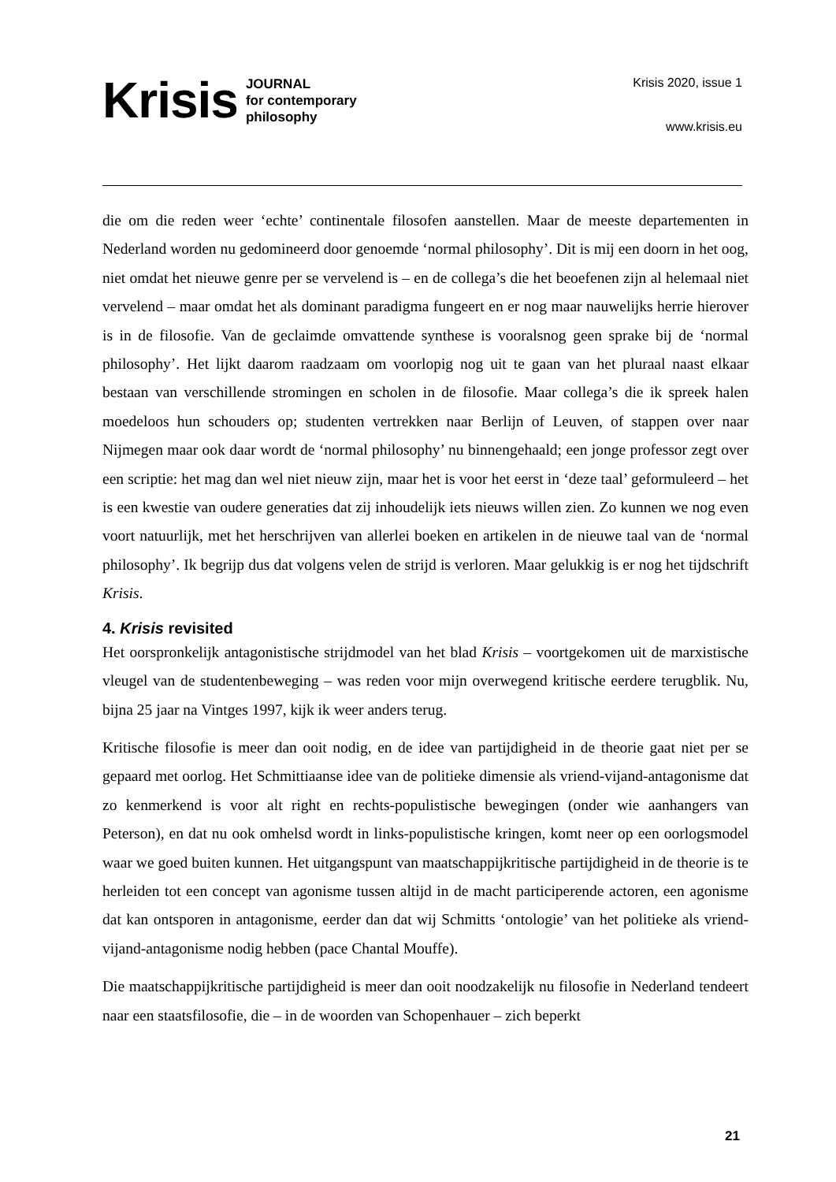Krisis
JOURNAL
for contemporary
philosophy
Krisis 2020, issue 1
www.krisis.eu
die om die reden weer ‘echte’ continentale filosofen aanstellen. Maar de meeste departementen in Nederland worden nu gedomineerd door genoemde ‘normal philosophy’. Dit is mij een doorn in het oog, niet omdat het nieuwe genre per se vervelend is – en de collega’s die het beoefenen zijn al helemaal niet vervelend – maar omdat het als dominant paradigma fungeert en er nog maar nauwelijks herrie hierover is in de filosofie. Van de geclaimde omvattende synthese is vooralsnog geen sprake bij de ‘normal philosophy’. Het lijkt daarom raadzaam om voorlopig nog uit te gaan van het pluraal naast elkaar bestaan van verschillende stromingen en scholen in de filosofie. Maar collega’s die ik spreek halen moedeloos hun schouders op; studenten vertrekken naar Berlijn of Leuven, of stappen over naar Nijmegen maar ook daar wordt de ‘normal philosophy’ nu binnengehaald; een jonge professor zegt over een scriptie: het mag dan wel niet nieuw zijn, maar het is voor het eerst in ‘deze taal’ geformuleerd – het is een kwestie van oudere generaties dat zij inhoudelijk iets nieuws willen zien. Zo kunnen we nog even voort natuurlijk, met het herschrijven van allerlei boeken en artikelen in de nieuwe taal van de ‘normal philosophy’. Ik begrijp dus dat volgens velen de strijd is verloren. Maar gelukkig is er nog het tijdschrift Krisis.
4. Krisis revisited
Het oorspronkelijk antagonistische strijdmodel van het blad Krisis – voortgekomen uit de marxistische vleugel van de studentenbeweging – was reden voor mijn overwegend kritische eerdere terugblik. Nu, bijna 25 jaar na Vintges 1997, kijk ik weer anders terug.
Kritische filosofie is meer dan ooit nodig, en de idee van partijdigheid in de theorie gaat niet per se gepaard met oorlog. Het Schmittiaanse idee van de politieke dimensie als vriend-vijand-antagonisme dat zo kenmerkend is voor alt right en rechts-populistische bewegingen (onder wie aanhangers van Peterson), en dat nu ook omhelsd wordt in links-populistische kringen, komt neer op een oorlogsmodel waar we goed buiten kunnen. Het uitgangspunt van maatschappijkritische partijdigheid in de theorie is te herleiden tot een concept van agonisme tussen altijd in de macht participerende actoren, een agonisme dat kan ontsporen in antagonisme, eerder dan dat wij Schmitts ‘ontologie’ van het politieke als vriend-vijand-antagonisme nodig hebben (pace Chantal Mouffe).
Die maatschappijkritische partijdigheid is meer dan ooit noodzakelijk nu filosofie in Nederland tendeert naar een staatsfilosofie, die – in de woorden van Schopenhauer – zich beperkt
21